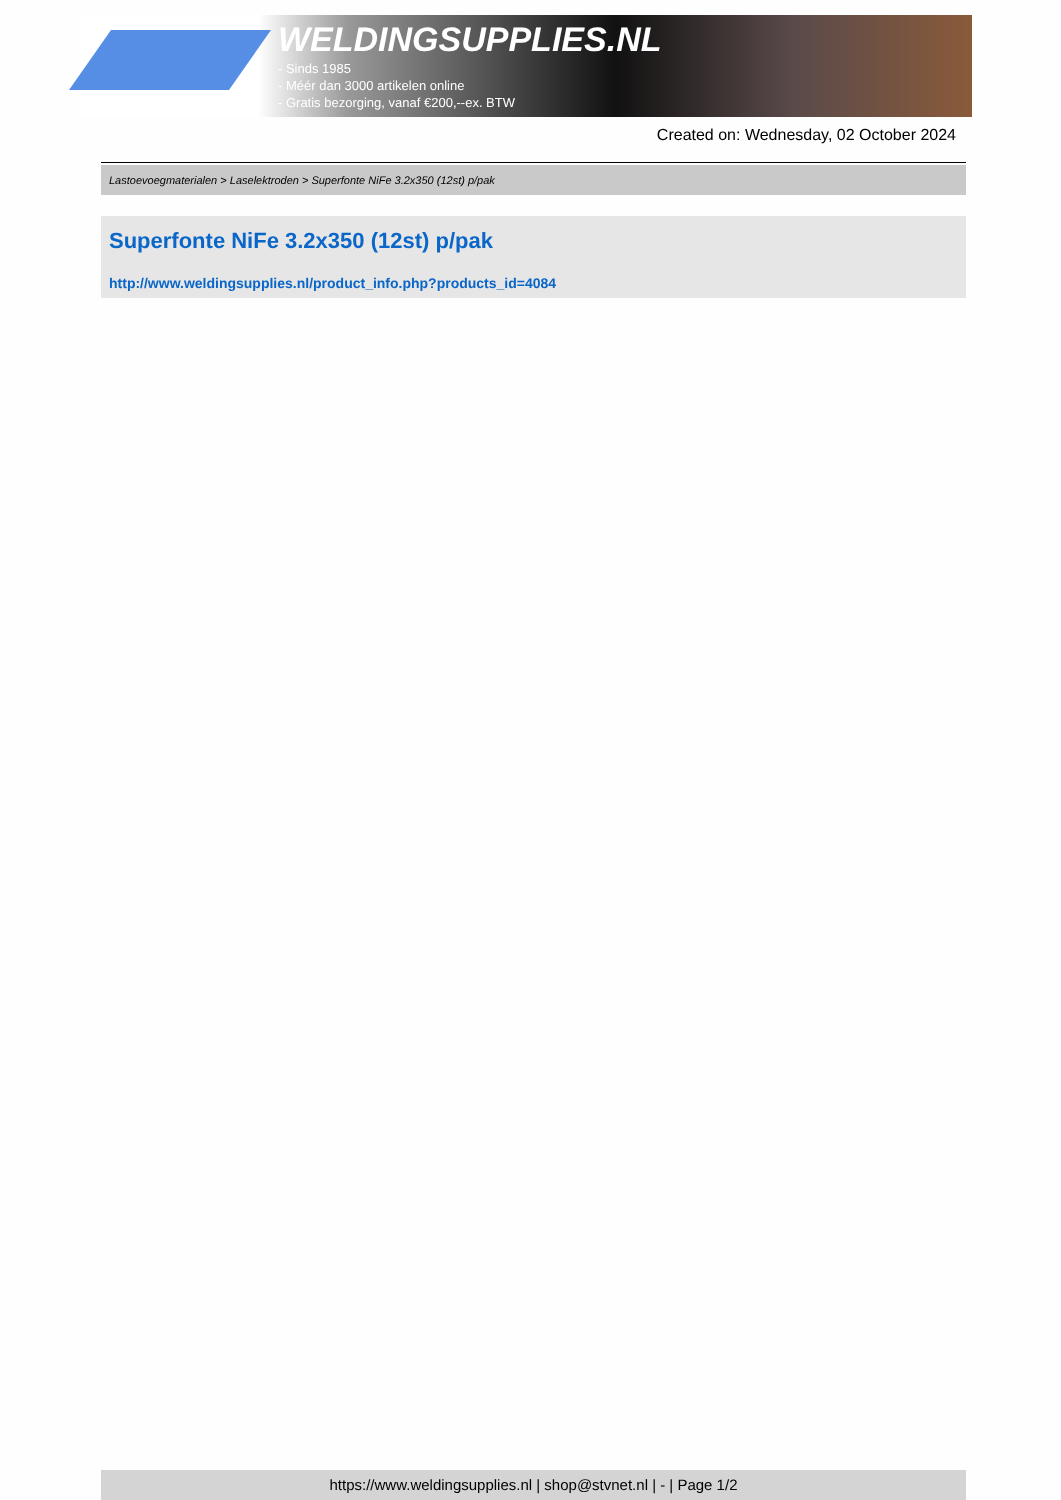WELDINGSUPPLIES.NL
- Sinds 1985
- Méér dan 3000 artikelen online
- Gratis bezorging, vanaf €200,--ex. BTW
Created on: Wednesday, 02 October 2024
Lastoevoegmaterialen > Laselektroden > Superfonte NiFe 3.2x350 (12st) p/pak
Superfonte NiFe 3.2x350 (12st) p/pak
http://www.weldingsupplies.nl/product_info.php?products_id=4084
https://www.weldingsupplies.nl | shop@stvnet.nl | - | Page 1/2